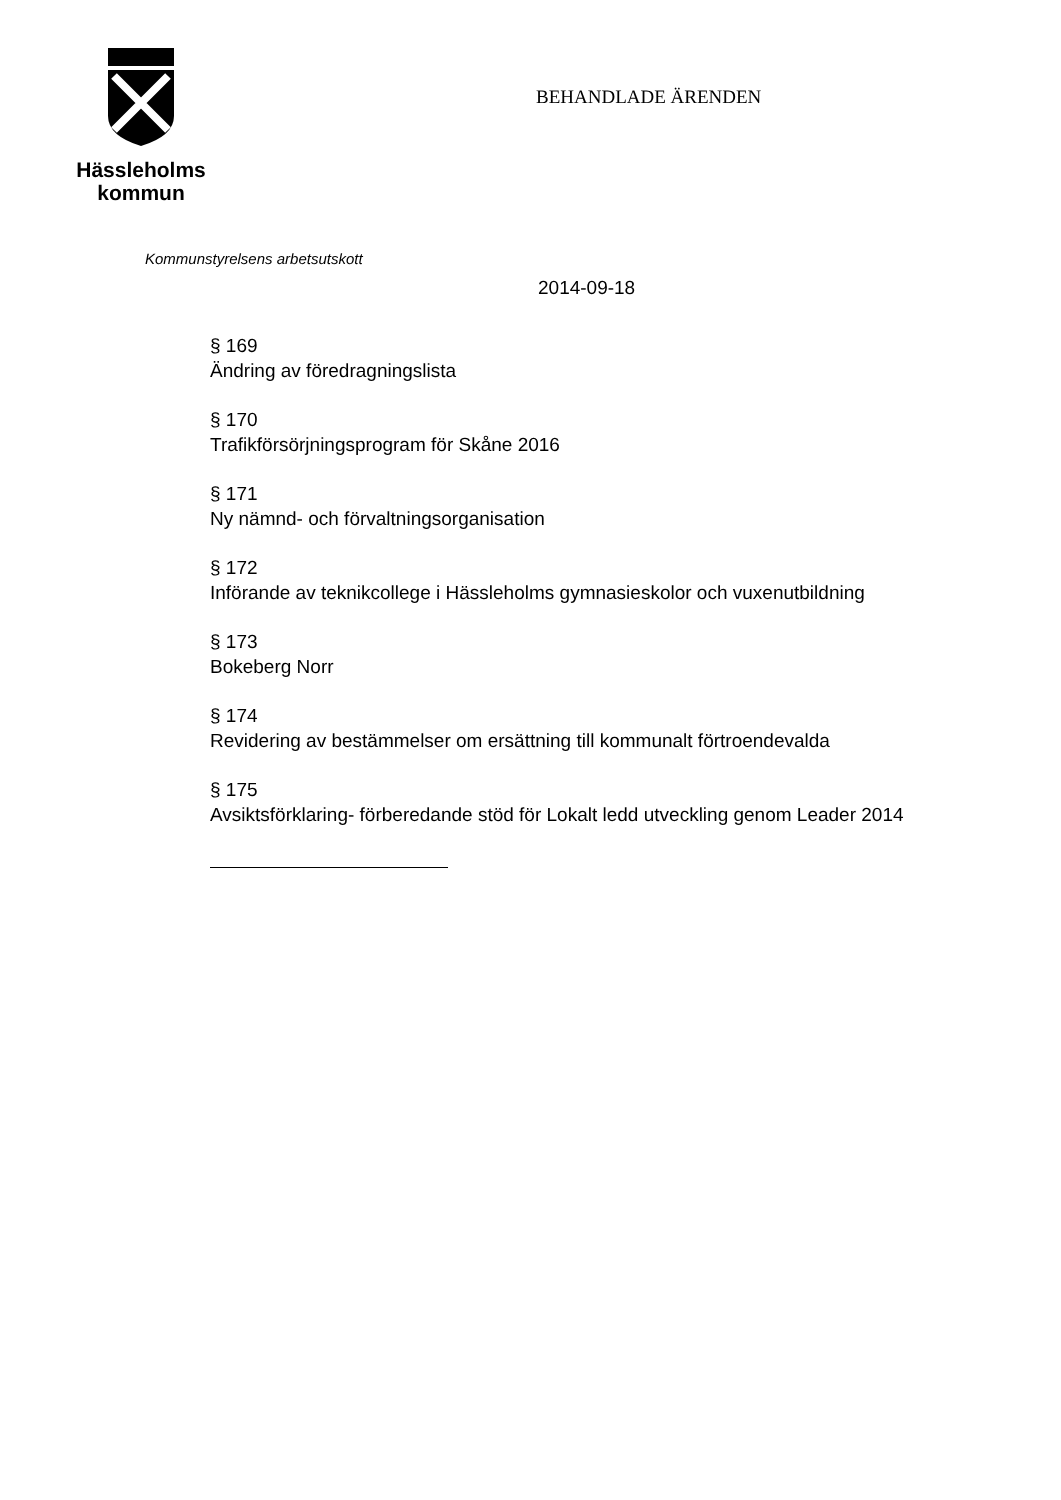Hässleholms
kommun
BEHANDLADE ÄRENDEN
Kommunstyrelsens arbetsutskott
2014-09-18
§ 169
Ändring av föredragningslista
§ 170
Trafikförsörjningsprogram för Skåne 2016
§ 171
Ny nämnd- och förvaltningsorganisation
§ 172
Införande av teknikcollege i Hässleholms gymnasieskolor och vuxenutbildning
§ 173
Bokeberg Norr
§ 174
Revidering av bestämmelser om ersättning till kommunalt förtroendevalda
§ 175
Avsiktsförklaring- förberedande stöd för Lokalt ledd utveckling genom Leader 2014